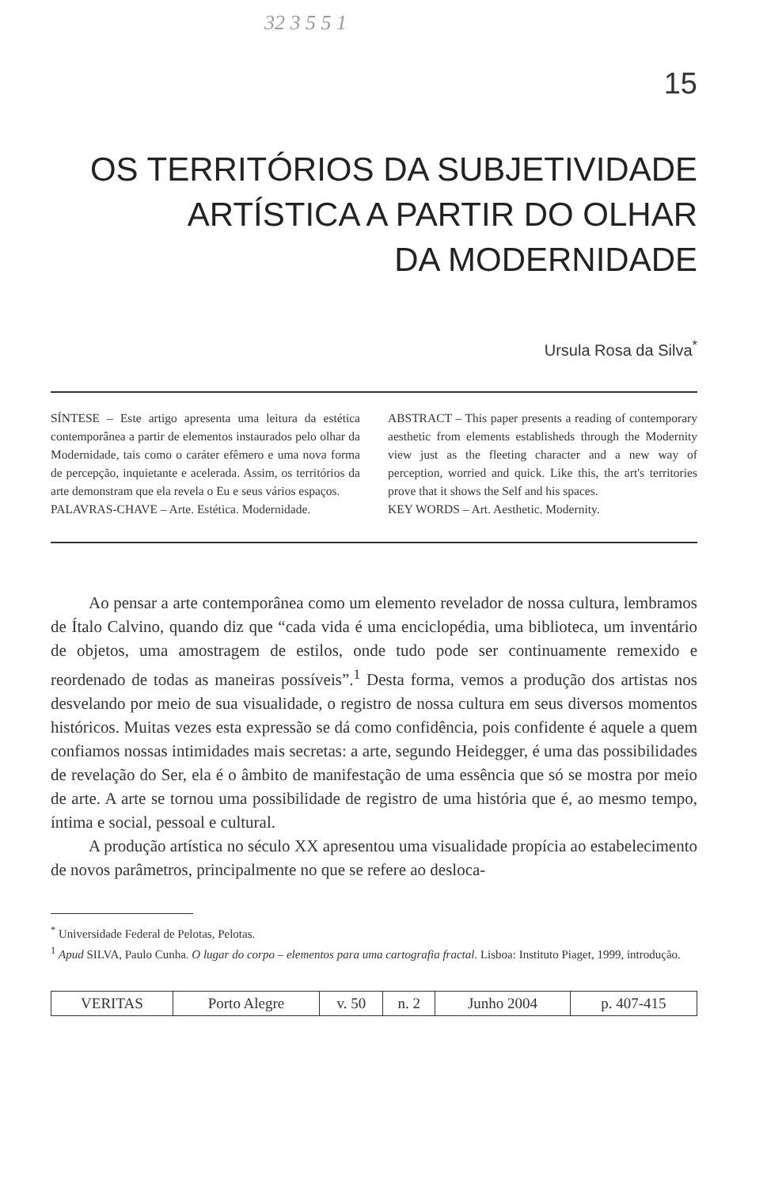32 3 5 5 1
15
OS TERRITÓRIOS DA SUBJETIVIDADE
ARTÍSTICA A PARTIR DO OLHAR
DA MODERNIDADE
Ursula Rosa da Silva<sup>*</sup>
SÍNTESE – Este artigo apresenta uma leitura da estética contemporânea a partir de elementos instaurados pelo olhar da Modernidade, tais como o caráter efêmero e uma nova forma de percepção, inquietante e acelerada. Assim, os territórios da arte demonstram que ela revela o Eu e seus vários espaços.
PALAVRAS-CHAVE – Arte. Estética. Modernidade.
ABSTRACT – This paper presents a reading of contemporary aesthetic from elements establisheds through the Modernity view just as the fleeting character and a new way of perception, worried and quick. Like this, the art's territories prove that it shows the Self and his spaces.
KEY WORDS – Art. Aesthetic. Modernity.
Ao pensar a arte contemporânea como um elemento revelador de nossa cultura, lembramos de Ítalo Calvino, quando diz que “cada vida é uma enciclopédia, uma biblioteca, um inventário de objetos, uma amostragem de estilos, onde tudo pode ser continuamente remexido e reordenado de todas as maneiras possíveis”.<sup>1</sup> Desta forma, vemos a produção dos artistas nos desvelando por meio de sua visualidade, o registro de nossa cultura em seus diversos momentos históricos. Muitas vezes esta expressão se dá como confidência, pois confidente é aquele a quem confiamos nossas intimidades mais secretas: a arte, segundo Heidegger, é uma das possibilidades de revelação do Ser, ela é o âmbito de manifestação de uma essência que só se mostra por meio de arte. A arte se tornou uma possibilidade de registro de uma história que é, ao mesmo tempo, íntima e social, pessoal e cultural.
A produção artística no século XX apresentou uma visualidade propícia ao estabelecimento de novos parâmetros, principalmente no que se refere ao desloca-
<sup>*</sup> Universidade Federal de Pelotas, Pelotas.
<sup>1</sup> Apud SILVA, Paulo Cunha. O lugar do corpo – elementos para uma cartografia fractal. Lisboa: Instituto Piaget, 1999, introdução.
| VERITAS | Porto Alegre | v. 50 | n. 2 | Junho 2004 | p. 407-415 |